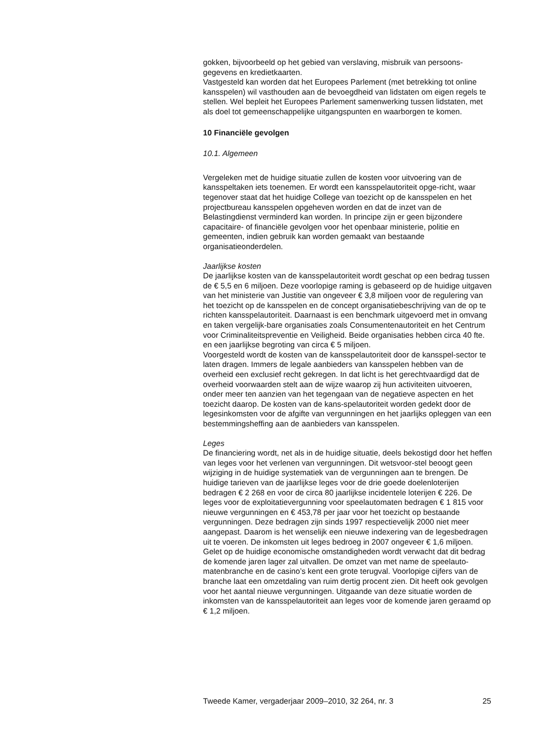gokken, bijvoorbeeld op het gebied van verslaving, misbruik van persoons-gegevens en kredietkaarten.
Vastgesteld kan worden dat het Europees Parlement (met betrekking tot online kansspelen) wil vasthouden aan de bevoegdheid van lidstaten om eigen regels te stellen. Wel bepleit het Europees Parlement samenwerking tussen lidstaten, met als doel tot gemeenschappelijke uitgangspunten en waarborgen te komen.
10 Financiële gevolgen
10.1. Algemeen
Vergeleken met de huidige situatie zullen de kosten voor uitvoering van de kansspeltaken iets toenemen. Er wordt een kansspelautoriteit opge-richt, waar tegenover staat dat het huidige College van toezicht op de kansspelen en het projectbureau kansspelen opgeheven worden en dat de inzet van de Belastingdienst verminderd kan worden. In principe zijn er geen bijzondere capacitaire- of financiële gevolgen voor het openbaar ministerie, politie en gemeenten, indien gebruik kan worden gemaakt van bestaande organisatieonderdelen.
Jaarlijkse kosten
De jaarlijkse kosten van de kansspelautoriteit wordt geschat op een bedrag tussen de € 5,5 en 6 miljoen. Deze voorlopige raming is gebaseerd op de huidige uitgaven van het ministerie van Justitie van ongeveer € 3,8 miljoen voor de regulering van het toezicht op de kansspelen en de concept organisatiebeschrijving van de op te richten kansspelautoriteit. Daarnaast is een benchmark uitgevoerd met in omvang en taken vergelijk-bare organisaties zoals Consumentenautoriteit en het Centrum voor Criminaliteitspreventie en Veiligheid. Beide organisaties hebben circa 40 fte. en een jaarlijkse begroting van circa € 5 miljoen.
Voorgesteld wordt de kosten van de kansspelautoriteit door de kansspel-sector te laten dragen. Immers de legale aanbieders van kansspelen hebben van de overheid een exclusief recht gekregen. In dat licht is het gerechtvaardigd dat de overheid voorwaarden stelt aan de wijze waarop zij hun activiteiten uitvoeren, onder meer ten aanzien van het tegengaan van de negatieve aspecten en het toezicht daarop. De kosten van de kans-spelautoriteit worden gedekt door de legesinkomsten voor de afgifte van vergunningen en het jaarlijks opleggen van een bestemmingsheffing aan de aanbieders van kansspelen.
Leges
De financiering wordt, net als in de huidige situatie, deels bekostigd door het heffen van leges voor het verlenen van vergunningen. Dit wetsvoor-stel beoogt geen wijziging in de huidige systematiek van de vergunningen aan te brengen. De huidige tarieven van de jaarlijkse leges voor de drie goede doelenloterijen bedragen € 2 268 en voor de circa 80 jaarlijkse incidentele loterijen € 226. De leges voor de exploitatievergunning voor speelautomaten bedragen € 1 815 voor nieuwe vergunningen en € 453,78 per jaar voor het toezicht op bestaande vergunningen. Deze bedragen zijn sinds 1997 respectievelijk 2000 niet meer aangepast. Daarom is het wenselijk een nieuwe indexering van de legesbedragen uit te voeren. De inkomsten uit leges bedroeg in 2007 ongeveer € 1,6 miljoen. Gelet op de huidige economische omstandigheden wordt verwacht dat dit bedrag de komende jaren lager zal uitvallen. De omzet van met name de speelauto-matenbranche en de casino’s kent een grote terugval. Voorlopige cijfers van de branche laat een omzetdaling van ruim dertig procent zien. Dit heeft ook gevolgen voor het aantal nieuwe vergunningen. Uitgaande van deze situatie worden de inkomsten van de kansspelautoriteit aan leges voor de komende jaren geraamd op € 1,2 miljoen.
Tweede Kamer, vergaderjaar 2009–2010, 32 264, nr. 3 25